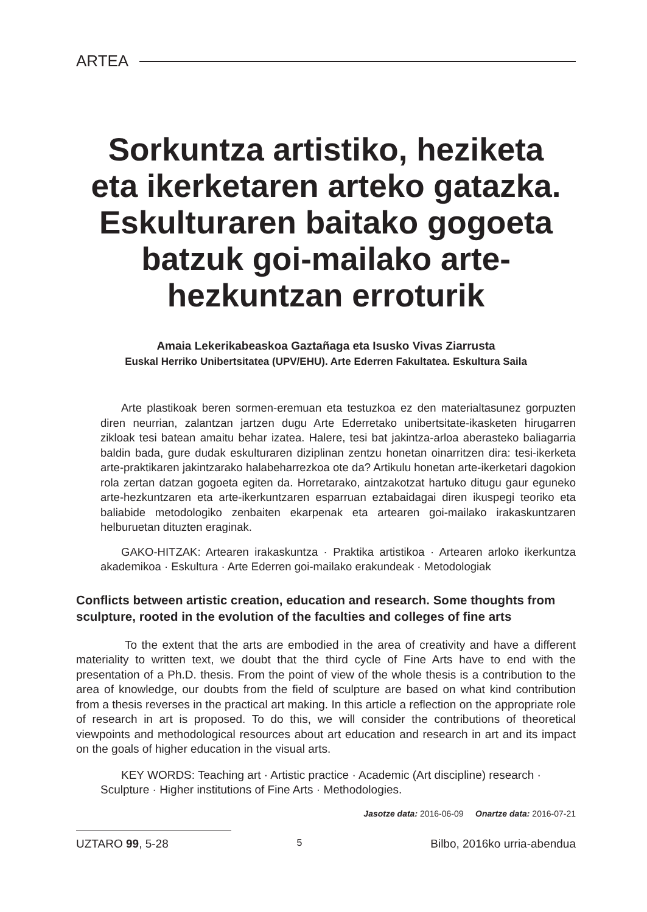ARTEA
Sorkuntza artistiko, heziketa eta ikerketaren arteko gatazka. Eskulturaren baitako gogoeta batzuk goi-mailako arte-hezkuntzan erroturik
Amaia Lekerikabeaskoa Gaztañaga eta Isusko Vivas Ziarrusta
Euskal Herriko Unibertsitatea (UPV/EHU). Arte Ederren Fakultatea. Eskultura Saila
Arte plastikoak beren sormen-eremuan eta testuzkoa ez den materialtasunez gorpuzten diren neurrian, zalantzan jartzen dugu Arte Ederretako unibertsitate-ikasketen hirugarren zikloak tesi batean amaitu behar izatea. Halere, tesi bat jakintza-arloa aberasteko baliagarria baldin bada, gure dudak eskulturaren diziplinan zentzu honetan oinarritzen dira: tesi-ikerketa arte-praktikaren jakintzarako halabeharrezkoa ote da? Artikulu honetan arte-ikerketari dagokion rola zertan datzan gogoeta egiten da. Horretarako, aintzakotzat hartuko ditugu gaur eguneko arte-hezkuntzaren eta arte-ikerkuntzaren esparruan eztabaidagai diren ikuspegi teoriko eta baliabide metodologiko zenbaiten ekarpenak eta artearen goi-mailako irakaskuntzaren helburuetan dituzten eraginak.
GAKO-HITZAK: Artearen irakaskuntza · Praktika artistikoa · Artearen arloko ikerkuntza akademikoa · Eskultura · Arte Ederren goi-mailako erakundeak · Metodologiak
Conflicts between artistic creation, education and research. Some thoughts from sculpture, rooted in the evolution of the faculties and colleges of fine arts
To the extent that the arts are embodied in the area of creativity and have a different materiality to written text, we doubt that the third cycle of Fine Arts have to end with the presentation of a Ph.D. thesis. From the point of view of the whole thesis is a contribution to the area of knowledge, our doubts from the field of sculpture are based on what kind contribution from a thesis reverses in the practical art making. In this article a reflection on the appropriate role of research in art is proposed. To do this, we will consider the contributions of theoretical viewpoints and methodological resources about art education and research in art and its impact on the goals of higher education in the visual arts.
KEY WORDS: Teaching art · Artistic practice · Academic (Art discipline) research · Sculpture · Higher institutions of Fine Arts · Methodologies.
Jasotze data: 2016-06-09 Onartze data: 2016-07-21
UZTARO 99, 5-28 5 Bilbo, 2016ko urria-abendua